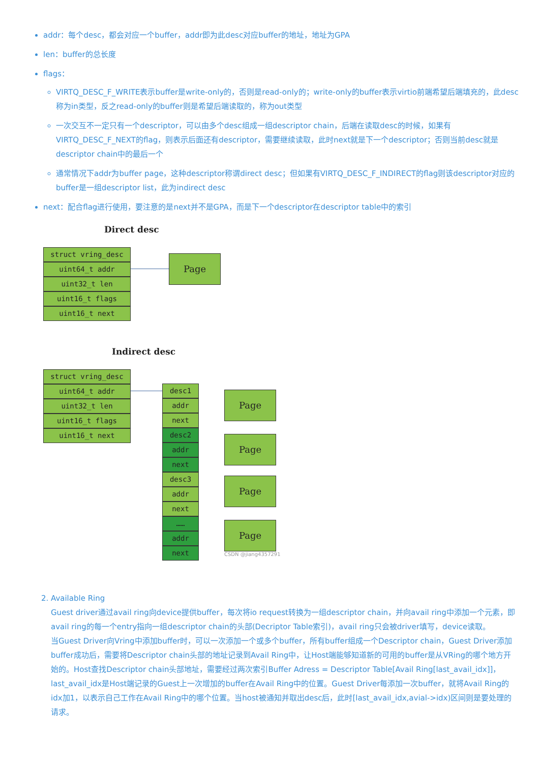addr：每个desc，都会对应一个buffer，addr即为此desc对应buffer的地址，地址为GPA
len：buffer的总长度
flags：
VIRTQ_DESC_F_WRITE表示buffer是write-only的，否则是read-only的；write-only的buffer表示virtio前端希望后端填充的，此desc称为in类型，反之read-only的buffer则是希望后端读取的，称为out类型
一次交互不一定只有一个descriptor，可以由多个desc组成一组descriptor chain，后端在读取desc的时候，如果有VIRTQ_DESC_F_NEXT的flag，则表示后面还有descriptor，需要继续读取，此时next就是下一个descriptor；否则当前desc就是descriptor chain中的最后一个
通常情况下addr为buffer page，这种descriptor称谓direct desc；但如果有VIRTQ_DESC_F_INDIRECT的flag则该descriptor对应的buffer是一组descriptor list，此为indirect desc
next：配合flag进行使用，要注意的是next并不是GPA，而是下一个descriptor在descriptor table中的索引
Direct desc
struct vring_desc
uint64_t addr
uint32_t len
uint16_t flags
uint16_t next
Page
Indirect desc
struct vring_desc
uint64_t addr
uint32_t len
uint16_t flags
uint16_t next
desc1
addr
next
desc2
addr
next
desc3
addr
next
……
addr
next
Page
Page
Page
Page
CSDN @jiang4357291
2. Available Ring
Guest driver通过avail ring向device提供buffer，每次将io request转换为一组descriptor chain，并向avail ring中添加一个元素，即avail ring的每一个entry指向一组descriptor chain的头部(Decriptor Table索引)，avail ring只会被driver填写，device读取。
当Guest Driver向Vring中添加buffer时，可以一次添加一个或多个buffer，所有buffer组成一个Descriptor chain，Guest Driver添加buffer成功后，需要将Descriptor chain头部的地址记录到Avail Ring中，让Host端能够知道新的可用的buffer是从VRing的哪个地方开始的。Host查找Descriptor chain头部地址，需要经过两次索引Buffer Adress = Descriptor Table[Avail Ring[last_avail_idx]]，last_avail_idx是Host端记录的Guest上一次增加的buffer在Avail Ring中的位置。Guest Driver每添加一次buffer，就将Avail Ring的idx加1，以表示自己工作在Avail Ring中的哪个位置。当host被通知并取出desc后，此时[last_avail_idx,avial->idx)区间则是要处理的请求。